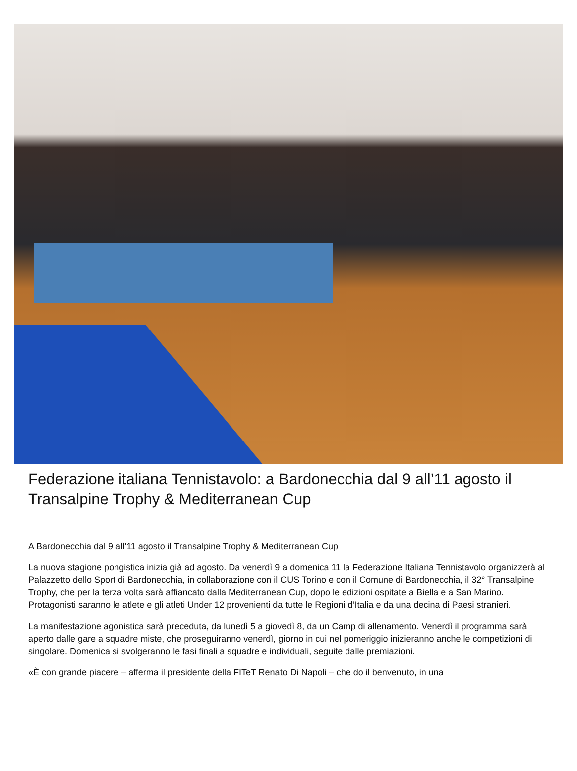Federazione italiana Tennistavolo: a Bardonecchia dal 9 all’11 agosto il Transalpine Trophy & Mediterranean Cup
A Bardonecchia dal 9 all’11 agosto il Transalpine Trophy & Mediterranean Cup
La nuova stagione pongistica inizia già ad agosto. Da venerdì 9 a domenica 11 la Federazione Italiana Tennistavolo organizzerà al Palazzetto dello Sport di Bardonecchia, in collaborazione con il CUS Torino e con il Comune di Bardonecchia, il 32° Transalpine Trophy, che per la terza volta sarà affiancato dalla Mediterranean Cup, dopo le edizioni ospitate a Biella e a San Marino. Protagonisti saranno le atlete e gli atleti Under 12 provenienti da tutte le Regioni d’Italia e da una decina di Paesi stranieri.
La manifestazione agonistica sarà preceduta, da lunedì 5 a giovedì 8, da un Camp di allenamento. Venerdì il programma sarà aperto dalle gare a squadre miste, che proseguiranno venerdì, giorno in cui nel pomeriggio inizieranno anche le competizioni di singolare. Domenica si svolgeranno le fasi finali a squadre e individuali, seguite dalle premiazioni.
«È con grande piacere – afferma il presidente della FITeT Renato Di Napoli – che do il benvenuto, in una